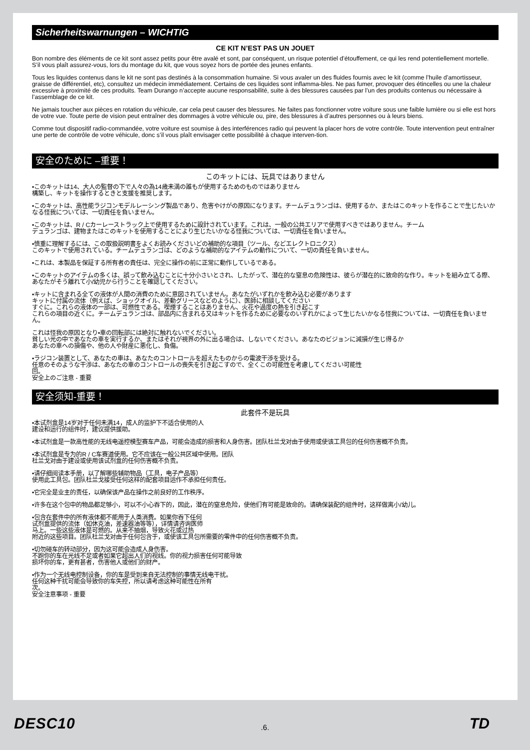Sicherheitswarnungen – WICHTIG
CE KIT N’EST PAS UN JOUET
Bon nombre des éléments de ce kit sont assez petits pour être avalé et sont, par conséquent, un risque potentiel d’étouffement, ce qui les rend potentiellement mortelle. S’il vous plaît assurez-vous, lors du montage du kit, que vous soyez hors de portée des jeunes enfants.
Tous les liquides contenus dans le kit ne sont pas destinés à la consommation humaine. Si vous avaler un des fluides fournis avec le kit (comme l’huile d’amortisseur, graisse de différentiel, etc), consultez un médecin immédiatement. Certains de ces liquides sont inflamma-bles. Ne pas fumer, provoquer des étincelles ou une la chaleur excessive à proximité de ces produits. Team Durango n’accepte aucune responsabilité, suite à des blessures causées par l’un des produits contenus ou nécessaire à l’assemblage de ce kit.
Ne jamais toucher aux pièces en rotation du véhicule, car cela peut causer des blessures. Ne faites pas fonctionner votre voiture sous une faible lumière ou si elle est hors de votre vue. Toute perte de vision peut entraîner des dommages à votre véhicule ou, pire, des blessures à d’autres personnes ou à leurs biens.
Comme tout dispositif radio-commandée, votre voiture est soumise à des interférences radio qui peuvent la placer hors de votre contrôle. Toute intervention peut entraîner une perte de contrôle de votre véhicule, donc s’il vous plaît envisager cette possibilité à chaque interven-tion.
安全のために –重要！
このキットには、玩具ではありません
•このキットは14、大人の監督の下で人々の為14歳未満の誰もが使用するためのものではありません
構築し、キットを操作するときと支援を推奨します。
•このキットは、高性能ラジコンモデルレーシング製品であり、危害やけがの原因になります。チームデュランゴは、使用するか、またはこのキットを作ることで生じたいかなる怪我については、一切責任を負いません。
•このキットは、R / Cカーレーストラック上で使用するために設計されています。これは、一般の公共エリアで使用すべきではありません。チーム
デュランゴは、建物またはこのキットを使用することにより生じたいかなる怪我については、一切責任を負いません。
•慎重に理解するには、この取扱説明書をよくお読みくださいどの補助的な項目（ツール、などエレクトロニクス）
このキットで使用されている。チームデュランゴは、どのような補助的なアイテムの動作について、一切の責任を負いません。
•これは、本製品を保証する所有者の責任は、完全に操作の前に正常に動作しているである。
•このキットのアイテムの多くは、誤って飲み込むことに十分小さいとされ、したがって、潜在的な窒息の危険性は、彼らが潜在的に致命的な作り。キットを組み立てる際、あなたがそう離れて小/幼児から行うことを確認してください。
•キットに含まれる全ての液体が人間の消費のために意図されていません。あなたがいずれかを飲み込む必要があります
キットに付属の流体（例えば、ショックオイル、差動グリースなどのように）、医師に相談してください
すぐに。これらの液体の一部は、可燃性である。喫煙することはありません、火花や過度の熱を引き起こす
これらの項目の近くに。チームデュランゴは、部品内に含まれる又はキットを作るために必要なのいずれかによって生じたいかなる怪我については、一切責任を負いません。
これは怪我の原因となり•車の回転部には絶対に触れないでください。
貧しい光の中であなたの車を実行するか、またはそれが視界の外に出る場合は、しないでください。あなたのビジョンに減損が生じ得るか
あなたの車への損傷や、他の人や財産に悪化し、負傷。
•ラジコン装置として、あなたの車は、あなたのコントロールを超えたものからの電波干渉を受ける。
任意のそのような干渉は、あなたの車のコントロールの喪失を引き起こすので、全くこの可能性を考慮してください可能性
回。
安全上のご注意 - 重要
安全须知-重要！
此套件不是玩具
•本试剂盒是14岁对于任何未满14，成人的监护下不适合使用的人
建设和运行的组件时，建议提供援助。
•本试剂盒是一款高性能的无线电遥控模型赛车产品，可能会造成的损害和人身伤害。团队杜兰戈对由于使用或使该工具包的任何伤害概不负责。
•本试剂盒是专为的R / C车赛道使用。它不应该在一般公共区域中使用。团队
杜兰戈对由于建设或使用该试剂盒的任何伤害概不负责。
•请仔细阅读本手册，以了解哪些辅助物品（工具，电子产品等）
使用此工具包。团队杜兰戈接受任何这样的配套项目运作不承担任何责任。
•它完全是业主的责任，以确保该产品在操作之前良好的工作秩序。
•许多在这个包中的物品都足够小，可以不小心吞下的，因此，潜在的窒息危险，使他们有可能是致命的。请确保装配的组件时，这样做离小/幼儿。
•包含在套件中的所有液体都不能用于人类消费。如果你吞下任何
试剂盒提供的流体（如休克油，差速器油等等），详情请咨询医师
马上。一些这些液体是可燃的。从来不抽烟，导致火花或过热
附近的这些项目。团队杜兰戈对由于任何包含于，或使该工具包所需要的零件中的任何伤害概不负责。
•切勿碰车的转动部分，因为这可能会造成人身伤害。
不跑你的车在光线不足或者如果它超出人们的视线。你的视力损害任何可能导致
损坏你的车，更有甚者，伤害他人或他们的财产。
•作为一个无线电控制设备，你的车是受到来自无法控制的事情无线电干扰。
任何这种干扰可能会导致你的车失控，所以请考虑这种可能性在所有
次。
安全注意事项 - 重要
DESC10
.6. TD